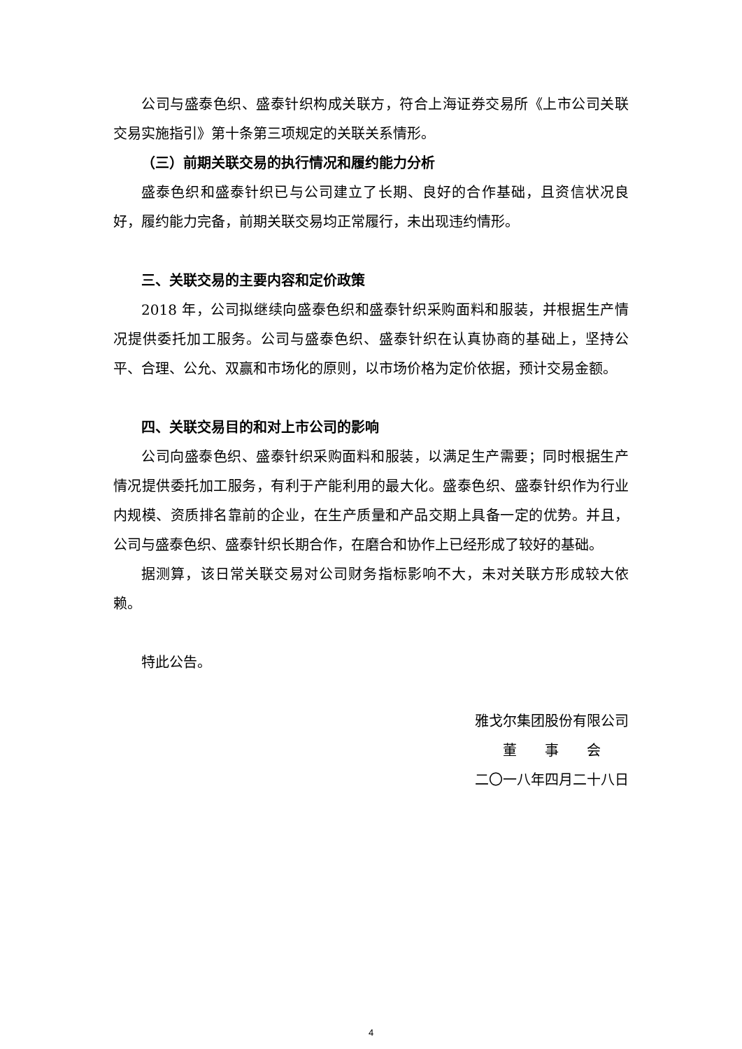公司与盛泰色织、盛泰针织构成关联方，符合上海证券交易所《上市公司关联交易实施指引》第十条第三项规定的关联关系情形。
（三）前期关联交易的执行情况和履约能力分析
盛泰色织和盛泰针织已与公司建立了长期、良好的合作基础，且资信状况良好，履约能力完备，前期关联交易均正常履行，未出现违约情形。
三、关联交易的主要内容和定价政策
2018 年，公司拟继续向盛泰色织和盛泰针织采购面料和服装，并根据生产情况提供委托加工服务。公司与盛泰色织、盛泰针织在认真协商的基础上，坚持公平、合理、公允、双赢和市场化的原则，以市场价格为定价依据，预计交易金额。
四、关联交易目的和对上市公司的影响
公司向盛泰色织、盛泰针织采购面料和服装，以满足生产需要；同时根据生产情况提供委托加工服务，有利于产能利用的最大化。盛泰色织、盛泰针织作为行业内规模、资质排名靠前的企业，在生产质量和产品交期上具备一定的优势。并且，公司与盛泰色织、盛泰针织长期合作，在磨合和协作上已经形成了较好的基础。
据测算，该日常关联交易对公司财务指标影响不大，未对关联方形成较大依赖。
特此公告。
雅戈尔集团股份有限公司
董　　事　　会
二〇一八年四月二十八日
4